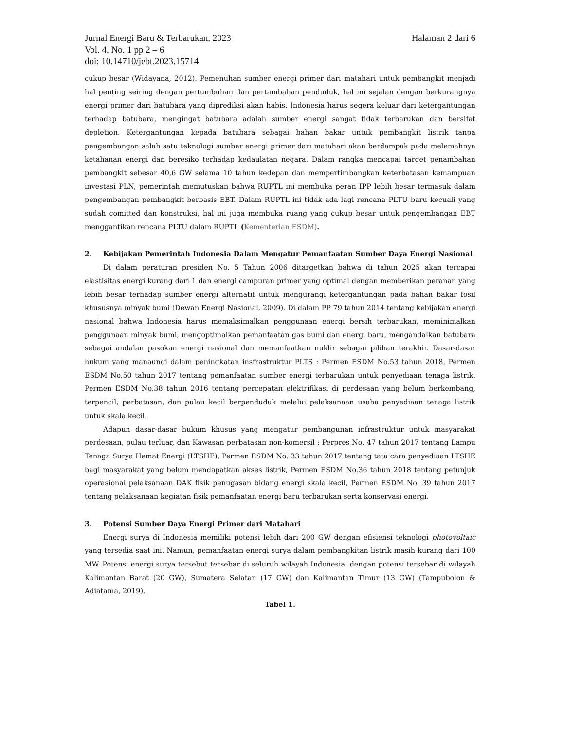Jurnal Energi Baru & Terbarukan, 2023 Halaman 2 dari 6
Vol. 4, No. 1 pp 2 – 6
doi: 10.14710/jebt.2023.15714
cukup besar (Widayana, 2012). Pemenuhan sumber energi primer dari matahari untuk pembangkit menjadi hal penting seiring dengan pertumbuhan dan pertambahan penduduk, hal ini sejalan dengan berkurangnya energi primer dari batubara yang diprediksi akan habis. Indonesia harus segera keluar dari ketergantungan terhadap batubara, mengingat batubara adalah sumber energi sangat tidak terbarukan dan bersifat depletion. Ketergantungan kepada batubara sebagai bahan bakar untuk pembangkit listrik tanpa pengembangan salah satu teknologi sumber energi primer dari matahari akan berdampak pada melemahnya ketahanan energi dan beresiko terhadap kedaulatan negara. Dalam rangka mencapai target penambahan pembangkit sebesar 40,6 GW selama 10 tahun kedepan dan mempertimbangkan keterbatasan kemampuan investasi PLN, pemerintah memutuskan bahwa RUPTL ini membuka peran IPP lebih besar termasuk dalam pengembangan pembangkit berbasis EBT. Dalam RUPTL ini tidak ada lagi rencana PLTU baru kecuali yang sudah comitted dan konstruksi, hal ini juga membuka ruang yang cukup besar untuk pengembangan EBT menggantikan rencana PLTU dalam RUPTL (Kementerian ESDM).
2. Kebijakan Pemerintah Indonesia Dalam Mengatur Pemanfaatan Sumber Daya Energi Nasional
Di dalam peraturan presiden No. 5 Tahun 2006 ditargetkan bahwa di tahun 2025 akan tercapai elastisitas energi kurang dari 1 dan energi campuran primer yang optimal dengan memberikan peranan yang lebih besar terhadap sumber energi alternatif untuk mengurangi ketergantungan pada bahan bakar fosil khususnya minyak bumi (Dewan Energi Nasional, 2009). Di dalam PP 79 tahun 2014 tentang kebijakan energi nasional bahwa Indonesia harus memaksimalkan penggunaan energi bersih terbarukan, meminimalkan penggunaan minyak bumi, mengoptimalkan pemanfaatan gas bumi dan energi baru, mengandalkan batubara sebagai andalan pasokan energi nasional dan memanfaatkan nuklir sebagai pilihan terakhir. Dasar-dasar hukum yang manaungi dalam peningkatan insfrastruktur PLTS : Permen ESDM No.53 tahun 2018, Permen ESDM No.50 tahun 2017 tentang pemanfaatan sumber energi terbarukan untuk penyediaan tenaga listrik. Permen ESDM No.38 tahun 2016 tentang percepatan elektrifikasi di perdesaan yang belum berkembang, terpencil, perbatasan, dan pulau kecil berpenduduk melalui pelaksanaan usaha penyediaan tenaga listrik untuk skala kecil.
Adapun dasar-dasar hukum khusus yang mengatur pembangunan infrastruktur untuk masyarakat perdesaan, pulau terluar, dan Kawasan perbatasan non-komersil : Perpres No. 47 tahun 2017 tentang Lampu Tenaga Surya Hemat Energi (LTSHE), Permen ESDM No. 33 tahun 2017 tentang tata cara penyediaan LTSHE bagi masyarakat yang belum mendapatkan akses listrik, Permen ESDM No.36 tahun 2018 tentang petunjuk operasional pelaksanaan DAK fisik penugasan bidang energi skala kecil, Permen ESDM No. 39 tahun 2017 tentang pelaksanaan kegiatan fisik pemanfaatan energi baru terbarukan serta konservasi energi.
3. Potensi Sumber Daya Energi Primer dari Matahari
Energi surya di Indonesia memiliki potensi lebih dari 200 GW dengan efisiensi teknologi photovoltaic yang tersedia saat ini. Namun, pemanfaatan energi surya dalam pembangkitan listrik masih kurang dari 100 MW. Potensi energi surya tersebut tersebar di seluruh wilayah Indonesia, dengan potensi tersebar di wilayah Kalimantan Barat (20 GW), Sumatera Selatan (17 GW) dan Kalimantan Timur (13 GW) (Tampubolon & Adiatama, 2019).
Tabel 1.